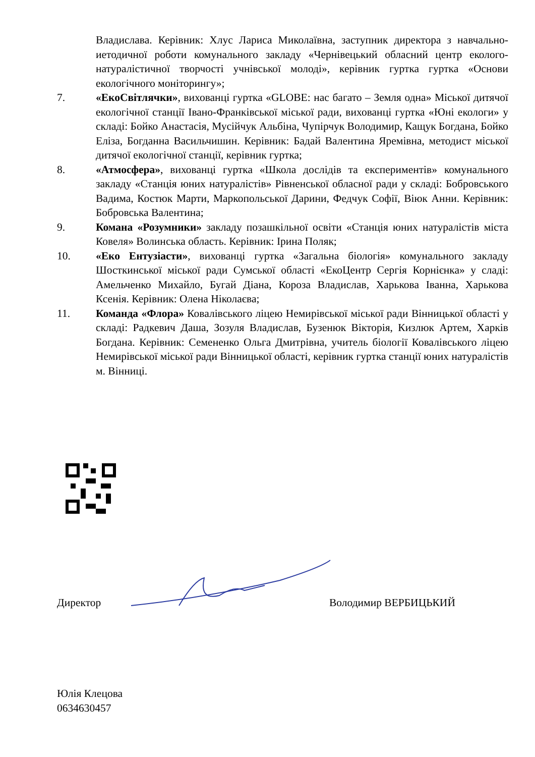Владислава. Керівник: Хлус Лариса Миколаївна, заступник директора з навчально-иетодичної роботи комунального закладу «Чернівецький обласний центр еколого-натуралістичної творчості учнівської молоді», керівник гуртка гуртка «Основи екологічного моніторингу»;
7. «ЕкоСвітлячки», вихованці гуртка «GLOBE: нас багато – Земля одна» Міської дитячої екологічної станції Івано-Франківської міської ради, вихованці гуртка «Юні екологи» у складі: Бойко Анастасія, Мусійчук Альбіна, Чупірчук Володимир, Кащук Богдана, Бойко Еліза, Богданна Васильчишин. Керівник: Бадай Валентина Яремівна, методист міської дитячої екологічної станції, керівник гуртка;
8. «Атмосфера», вихованці гуртка «Школа дослідів та експериментів» комунального закладу «Станція юних натуралістів» Рівненської обласної ради у складі: Бобровського Вадима, Костюк Марти, Маркопольської Дарини, Федчук Софії, Віюк Анни. Керівник: Бобровська Валентина;
9. Комана «Розумники» закладу позашкільної освіти «Станція юних натуралістів міста Ковеля» Волинська область. Керівник: Ірина Поляк;
10. «Еко Ентузіасти», вихованці гуртка «Загальна біологія» комунального закладу Шосткинської міської ради Сумської області «ЕкоЦентр Сергія Корнієнка» у сладі: Амельченко Михайло, Бугай Діана, Короза Владислав, Харькова Іванна, Харькова Ксенія. Керівник: Олена Ніколаєва;
11. Команда «Флора» Ковалівського ліцею Немирівської міської ради Вінницької області у складі: Радкевич Даша, Зозуля Владислав, Бузенюк Вікторія, Кизлюк Артем, Харків Богдана. Керівник: Семененко Ольга Дмитрівна, учитель біології Ковалівського ліцею Немирівської міської ради Вінницької області, керівник гуртка станції юних натуралістів м. Вінниці.
Директор Володимир ВЕРБИЦЬКИЙ
Юлія Клецова
0634630457